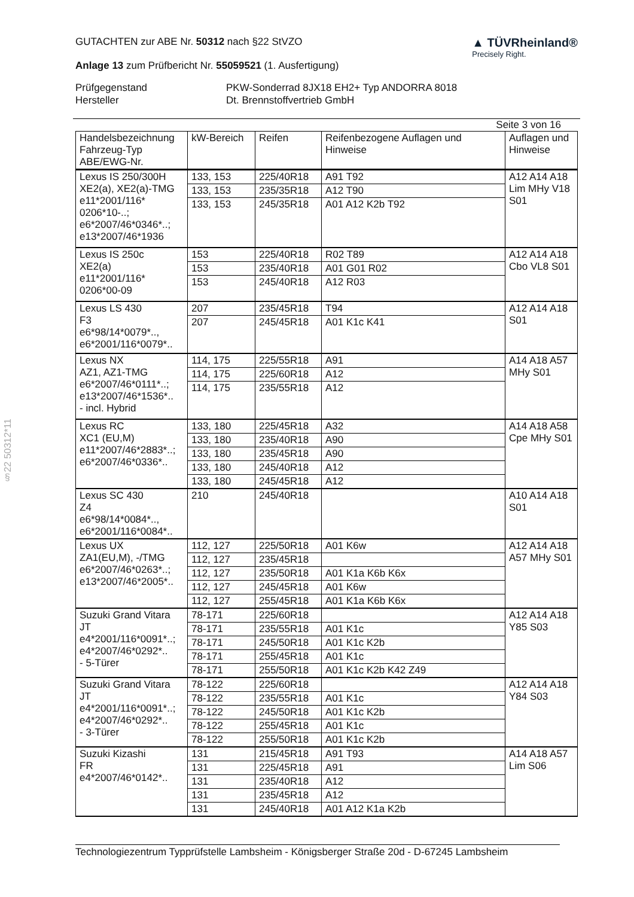§22 50312*11
GUTACHTEN zur ABE Nr. 50312 nach §22 StVZO
Anlage 13 zum Prüfbericht Nr. 55059521 (1. Ausfertigung)
▲ TÜVRheinland®
Precisely Right.
Prüfgegenstand PKW-Sonderrad 8JX18 EH2+ Typ ANDORRA 8018 Hersteller Dt. Brennstoffvertrieb GmbH
Seite 3 von 16
| Handelsbezeichnung Fahrzeug-Typ ABE/EWG-Nr. | kW-Bereich | Reifen | Reifenbezogene Auflagen und Hinweise | Auflagen und Hinweise |
| --- | --- | --- | --- | --- |
| Lexus IS 250/300H XE2(a), XE2(a)-TMG e11*2001/116* 0206*10-..; e6*2007/46*0346*..; e13*2007/46*1936 | 133, 153 | 225/40R18 | A91 T92 | A12 A14 A18 Lim MHy V18 S01 |
| | 133, 153 | 235/35R18 | A12 T90 | |
| | 133, 153 | 245/35R18 | A01 A12 K2b T92 | |
| Lexus IS 250c XE2(a) e11*2001/116* 0206*00-09 | 153 | 225/40R18 | R02 T89 | A12 A14 A18 Cbo VL8 S01 |
| | 153 | 235/40R18 | A01 G01 R02 | |
| | 153 | 245/40R18 | A12 R03 | |
| Lexus LS 430 F3 e6*98/14*0079*.., e6*2001/116*0079*.. | 207 | 235/45R18 | T94 | A12 A14 A18 S01 |
| | 207 | 245/45R18 | A01 K1c K41 | |
| Lexus NX AZ1, AZ1-TMG e6*2007/46*0111*..; e13*2007/46*1536*.. - incl. Hybrid | 114, 175 | 225/55R18 | A91 | A14 A18 A57 MHy S01 |
| | 114, 175 | 225/60R18 | A12 | |
| | 114, 175 | 235/55R18 | A12 | |
| Lexus RC XC1 (EU,M) e11*2007/46*2883*..; e6*2007/46*0336*.. | 133, 180 | 225/45R18 | A32 | A14 A18 A58 Cpe MHy S01 |
| | 133, 180 | 235/40R18 | A90 | |
| | 133, 180 | 235/45R18 | A90 | |
| | 133, 180 | 245/40R18 | A12 | |
| | 133, 180 | 245/45R18 | A12 | |
| Lexus SC 430 Z4 e6*98/14*0084*.., e6*2001/116*0084*.. | 210 | 245/40R18 | | A10 A14 A18 S01 |
| Lexus UX ZA1(EU,M), -/TMG e6*2007/46*0263*..; e13*2007/46*2005*.. | 112, 127 | 225/50R18 | A01 K6w | A12 A14 A18 A57 MHy S01 |
| | 112, 127 | 235/45R18 | | |
| | 112, 127 | 235/50R18 | A01 K1a K6b K6x | |
| | 112, 127 | 245/45R18 | A01 K6w | |
| | 112, 127 | 255/45R18 | A01 K1a K6b K6x | |
| Suzuki Grand Vitara JT e4*2001/116*0091*..; e4*2007/46*0292*.. - 5-Türer | 78-171 | 225/60R18 | | A12 A14 A18 Y85 S03 |
| | 78-171 | 235/55R18 | A01 K1c | |
| | 78-171 | 245/50R18 | A01 K1c K2b | |
| | 78-171 | 255/45R18 | A01 K1c | |
| | 78-171 | 255/50R18 | A01 K1c K2b K42 Z49 | |
| Suzuki Grand Vitara JT e4*2001/116*0091*..; e4*2007/46*0292*.. - 3-Türer | 78-122 | 225/60R18 | | A12 A14 A18 Y84 S03 |
| | 78-122 | 235/55R18 | A01 K1c | |
| | 78-122 | 245/50R18 | A01 K1c K2b | |
| | 78-122 | 255/45R18 | A01 K1c | |
| | 78-122 | 255/50R18 | A01 K1c K2b | |
| Suzuki Kizashi FR e4*2007/46*0142*.. | 131 | 215/45R18 | A91 T93 | A14 A18 A57 Lim S06 |
| | 131 | 225/45R18 | A91 | |
| | 131 | 235/40R18 | A12 | |
| | 131 | 235/45R18 | A12 | |
| | 131 | 245/40R18 | A01 A12 K1a K2b | |
Technologiezentrum Typprüfstelle Lambsheim - Königsberger Straße 20d - D-67245 Lambsheim